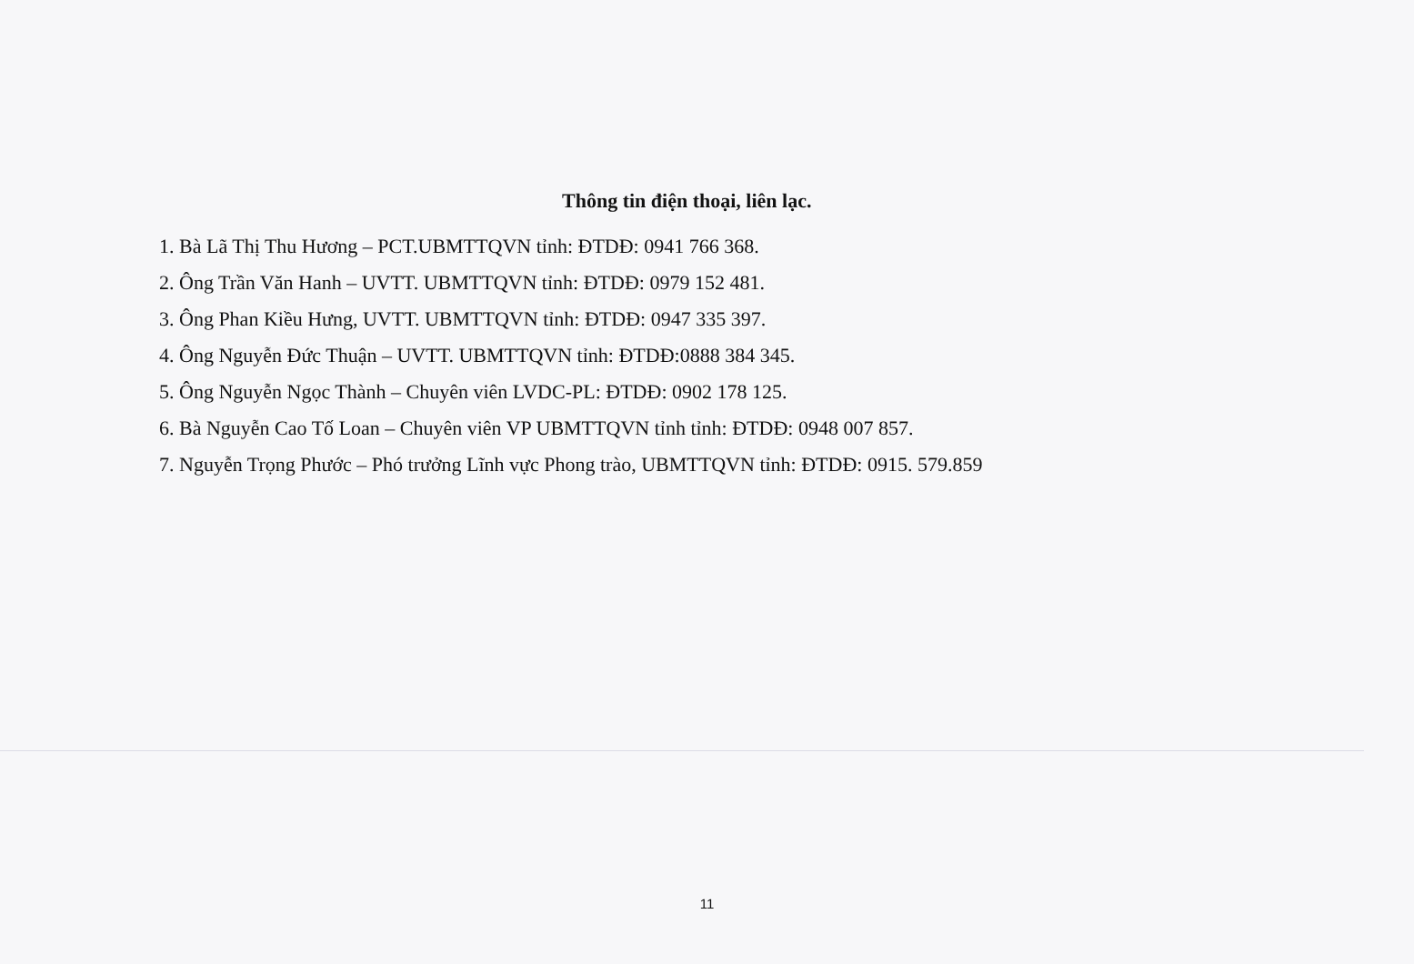Thông tin điện thoại, liên lạc.
1. Bà Lã Thị Thu Hương – PCT.UBMTTQVN tỉnh: ĐTDĐ: 0941 766 368.
2. Ông Trần Văn Hanh – UVTT. UBMTTQVN tỉnh: ĐTDĐ: 0979 152 481.
3. Ông Phan Kiều Hưng, UVTT. UBMTTQVN tỉnh: ĐTDĐ: 0947 335 397.
4. Ông Nguyễn Đức Thuận – UVTT. UBMTTQVN tỉnh: ĐTDĐ:0888 384 345.
5. Ông Nguyễn Ngọc Thành – Chuyên viên LVDC-PL: ĐTDĐ: 0902 178 125.
6. Bà Nguyễn Cao Tố Loan – Chuyên viên VP UBMTTQVN tỉnh tỉnh: ĐTDĐ: 0948 007 857.
7. Nguyễn Trọng Phước – Phó trưởng Lĩnh vực Phong trào, UBMTTQVN tỉnh: ĐTDĐ: 0915. 579.859
11